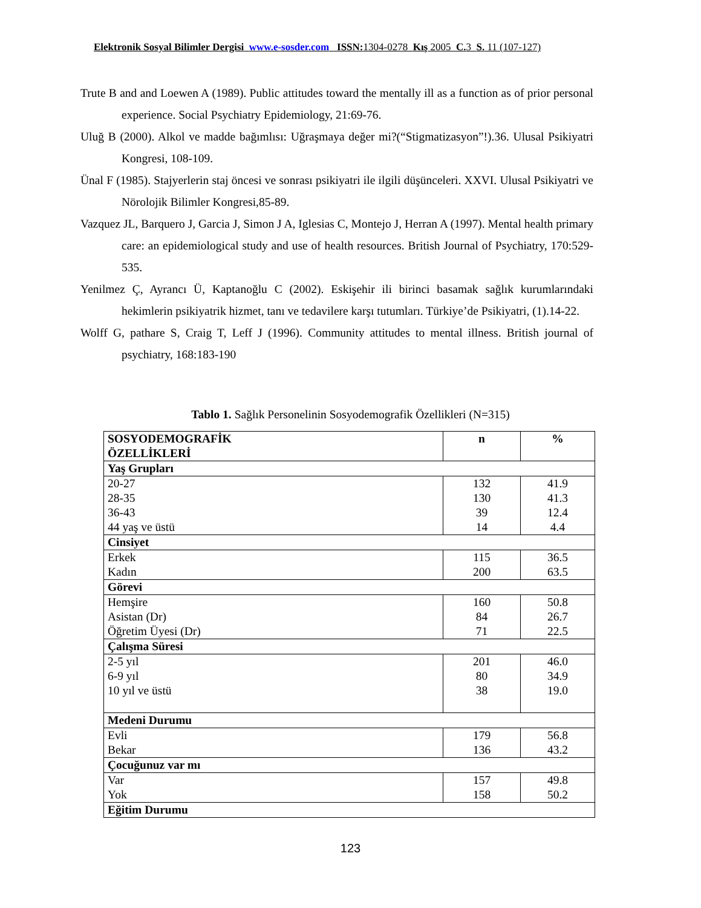Elektronik Sosyal Bilimler Dergisi www.e-sosder.com ISSN: 1304-0278 Kış 2005 C. 3 S. 11 (107-127)
Trute B and and Loewen A (1989). Public attitudes toward the mentally ill as a function as of prior personal experience. Social Psychiatry Epidemiology, 21:69-76.
Uluğ B (2000). Alkol ve madde bağımlısı: Uğraşmaya değer mi?(“Stigmatizasyon”!).36. Ulusal Psikiyatri Kongresi, 108-109.
Ünal F (1985). Stajyerlerin staj öncesi ve sonrası psikiyatri ile ilgili düşünceleri. XXVI. Ulusal Psikiyatri ve Nörolojik Bilimler Kongresi,85-89.
Vazquez JL, Barquero J, Garcia J, Simon J A, Iglesias C, Montejo J, Herran A (1997). Mental health primary care: an epidemiological study and use of health resources. British Journal of Psychiatry, 170:529-535.
Yenilmez Ç, Ayrancı Ü, Kaptanoğlu C (2002). Eskişehir ili birinci basamak sağlık kurumlarındaki hekimlerin psikiyatrik hizmet, tanı ve tedavilere karşı tutumları. Türkiye’de Psikiyatri, (1).14-22.
Wolff G, pathare S, Craig T, Leff J (1996). Community attitudes to mental illness. British journal of psychiatry, 168:183-190
Tablo 1. Sağlık Personelinin Sosyodemografik Özellikleri (N=315)
| SOSYODEMOGRAFİK ÖZELLİKLERİ | n | % |
| --- | --- | --- |
| Yaş Grupları | | |
| 20-27 28-35 36-43 44 yaş ve üstü | 132 130 39 14 | 41.9 41.3 12.4 4.4 |
| Cinsiyet | | |
| Erkek Kadın | 115 200 | 36.5 63.5 |
| Görevi | | |
| Hemşire Asistan (Dr) Öğretim Üyesi (Dr) | 160 84 71 | 50.8 26.7 22.5 |
| Çalışma Süresi | | |
| 2-5 yıl 6-9 yıl 10 yıl ve üstü | 201 80 38 | 46.0 34.9 19.0 |
| Medeni Durumu | | |
| Evli Bekar | 179 136 | 56.8 43.2 |
| Çocuğunuz var mı | | |
| Var Yok | 157 158 | 49.8 50.2 |
| Eğitim Durumu | | |
123